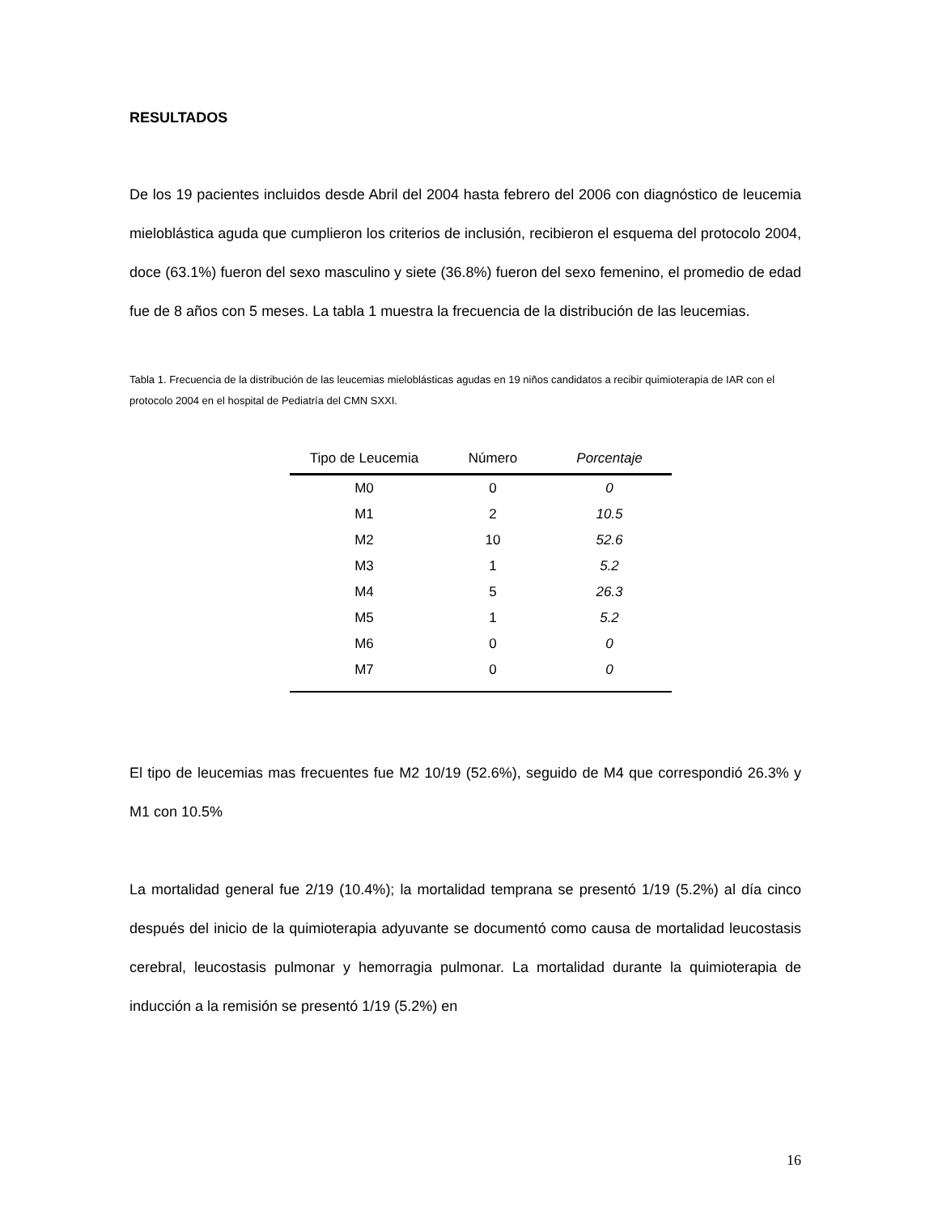RESULTADOS
De los 19 pacientes incluidos desde Abril del 2004 hasta febrero del 2006 con diagnóstico de leucemia mieloblástica aguda que cumplieron los criterios de inclusión, recibieron el esquema del protocolo 2004, doce (63.1%) fueron del sexo masculino y siete (36.8%) fueron del sexo femenino, el promedio de edad fue de 8 años con 5 meses. La tabla 1 muestra la frecuencia de la distribución de las leucemias.
Tabla 1. Frecuencia de la distribución de las leucemias mieloblásticas agudas en 19 niños candidatos a recibir quimioterapia de IAR con el protocolo 2004 en el hospital de Pediatría del CMN SXXI.
| Tipo de Leucemia | Número | Porcentaje |
| --- | --- | --- |
| M0 | 0 | 0 |
| M1 | 2 | 10.5 |
| M2 | 10 | 52.6 |
| M3 | 1 | 5.2 |
| M4 | 5 | 26.3 |
| M5 | 1 | 5.2 |
| M6 | 0 | 0 |
| M7 | 0 | 0 |
El tipo de leucemias mas frecuentes fue M2 10/19 (52.6%), seguido de M4 que correspondió 26.3% y M1 con 10.5%
La mortalidad general fue 2/19 (10.4%); la mortalidad temprana se presentó 1/19 (5.2%) al día cinco después del inicio de la quimioterapia adyuvante se documentó como causa de mortalidad leucostasis cerebral, leucostasis pulmonar y hemorragia pulmonar. La mortalidad durante la quimioterapia de inducción a la remisión se presentó 1/19 (5.2%) en
16